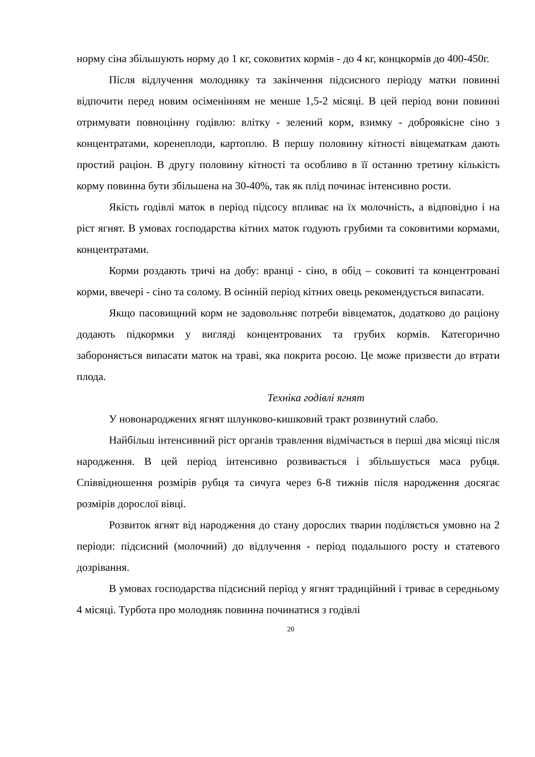норму сіна збільшують норму до 1 кг, соковитих кормів - до 4 кг, концкормів до 400-450г.
Після відлучення молодняку та закінчення підсисного періоду матки повинні відпочити перед новим осіменінням не менше 1,5-2 місяці. В цей період вони повинні отримувати повноцінну годівлю: влітку - зелений корм, взимку - доброякісне сіно з концентратами, коренеплоди, картоплю. В першу половину кітності вівцематкам дають простий раціон. В другу половину кітності та особливо в її останню третину кількість корму повинна бути збільшена на 30-40%, так як плід починає інтенсивно рости.
Якість годівлі маток в період підсосу впливає на їх молочність, а відповідно і на ріст ягнят. В умовах господарства кітних маток годують грубими та соковитими кормами, концентратами.
Корми роздають тричі на добу: вранці - сіно, в обід – соковиті та концентровані корми, ввечері - сіно та солому. В осінній період кітних овець рекомендується випасати.
Якщо пасовищний корм не задовольняє потреби вівцематок, додатково до раціону додають підкормки у вигляді концентрованих та грубих кормів. Категорично забороняється випасати маток на траві, яка покрита росою. Це може призвести до втрати плода.
Техніка годівлі ягнят
У новонароджених ягнят шлунково-кишковий тракт розвинутий слабо.
Найбільш інтенсивний ріст органів травлення відмічається в перші два місяці після народження. В цей період інтенсивно розвивається і збільшується маса рубця. Співвідношення розмірів рубця та сичуга через 6-8 тижнів після народження досягає розмірів дорослої вівці.
Розвиток ягнят від народження до стану дорослих тварин поділяється умовно на 2 періоди: підсисний (молочний) до відлучення - період подальшого росту и статевого дозрівання.
В умовах господарства підсисний період у ягнят традиційний і триває в середньому 4 місяці. Турбота про молодняк повинна починатися з годівлі
20